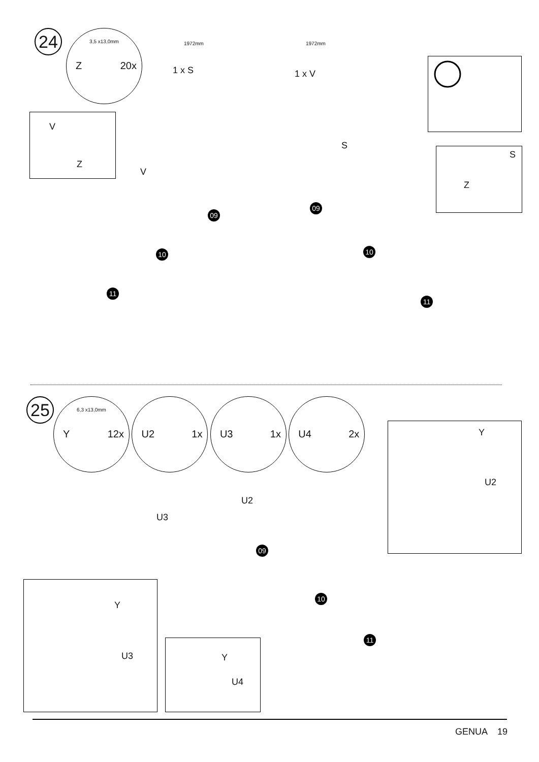24
3,5 x13,0mm Z 20x
1972mm
1 x S
1972mm
1 x V
V
Z
S
Z
V
S
09
10
11
09
10
11
25
6,3 x13,0mm Y 12x
U2 1x U3 1x U4 2x
Y
U2
U2
U3
09
10
11
Y
U3
Y
U4
GENUA 19